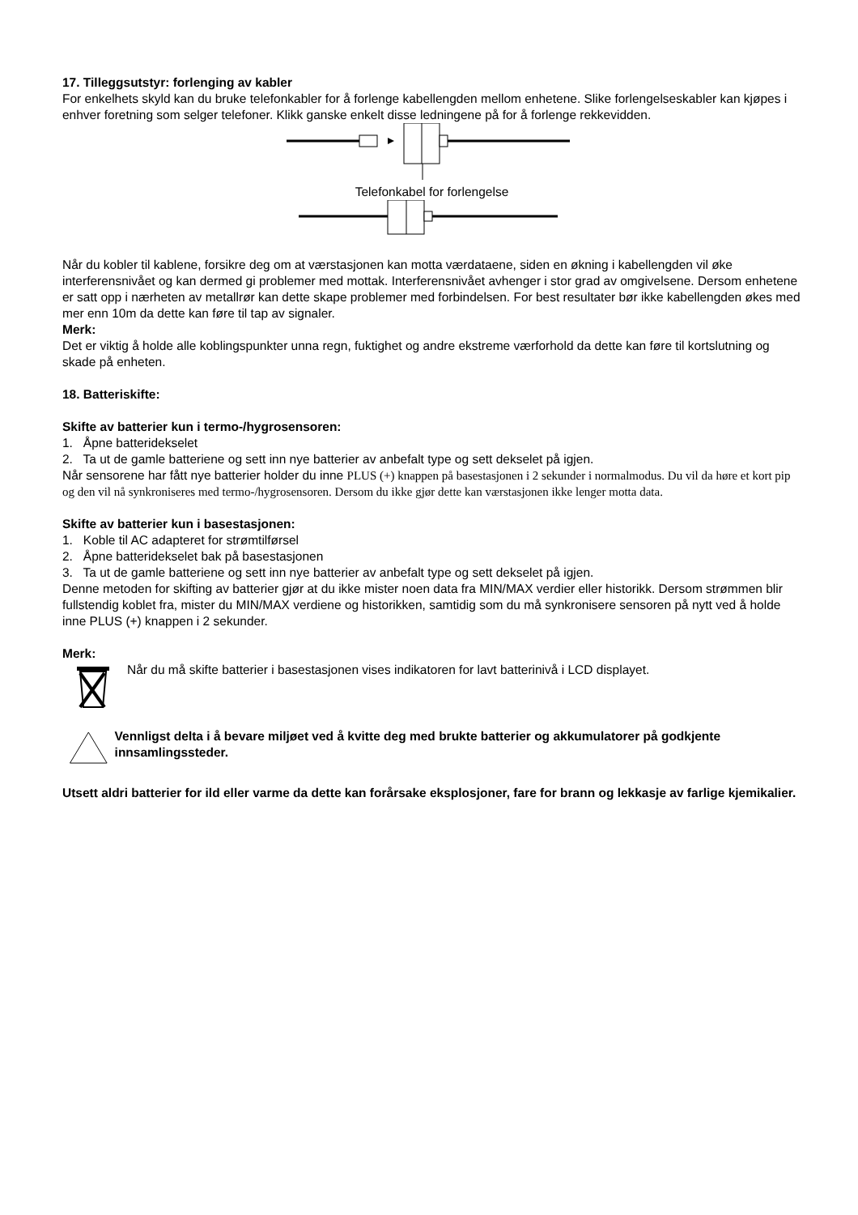17. Tilleggsutstyr: forlenging av kabler
For enkelhets skyld kan du bruke telefonkabler for å forlenge kabellengden mellom enhetene. Slike forlengelseskabler kan kjøpes i enhver foretning som selger telefoner. Klikk ganske enkelt disse ledningene på for å forlenge rekkevidden.
Telefonkabel for forlengelse
Når du kobler til kablene, forsikre deg om at værstasjonen kan motta værdataene, siden en økning i kabellengden vil øke interferensnivået og kan dermed gi problemer med mottak. Interferensnivået avhenger i stor grad av omgivelsene. Dersom enhetene er satt opp i nærheten av metallrør kan dette skape problemer med forbindelsen. For best resultater bør ikke kabellengden økes med mer enn 10m da dette kan føre til tap av signaler.
Merk:
Det er viktig å holde alle koblingspunkter unna regn, fuktighet og andre ekstreme værforhold da dette kan føre til kortslutning og skade på enheten.
18. Batteriskifte:
Skifte av batterier kun i termo-/hygrosensoren:
1. Åpne batteridekselet
2. Ta ut de gamle batteriene og sett inn nye batterier av anbefalt type og sett dekselet på igjen.
Når sensorene har fått nye batterier holder du inne PLUS (+) knappen på basestasjonen i 2 sekunder i normalmodus. Du vil da høre et kort pip og den vil nå synkroniseres med termo-/hygrosensoren. Dersom du ikke gjør dette kan værstasjonen ikke lenger motta data.
Skifte av batterier kun i basestasjonen:
1. Koble til AC adapteret for strømtilførsel
2. Åpne batteridekselet bak på basestasjonen
3. Ta ut de gamle batteriene og sett inn nye batterier av anbefalt type og sett dekselet på igjen.
Denne metoden for skifting av batterier gjør at du ikke mister noen data fra MIN/MAX verdier eller historikk. Dersom strømmen blir fullstendig koblet fra, mister du MIN/MAX verdiene og historikken, samtidig som du må synkronisere sensoren på nytt ved å holde inne PLUS (+) knappen i 2 sekunder.
Merk:
Når du må skifte batterier i basestasjonen vises indikatoren for lavt batterinivå i LCD displayet.
Vennligst delta i å bevare miljøet ved å kvitte deg med brukte batterier og akkumulatorer på godkjente innsamlingssteder.
Utsett aldri batterier for ild eller varme da dette kan forårsake eksplosjoner, fare for brann og lekkasje av farlige kjemikalier.